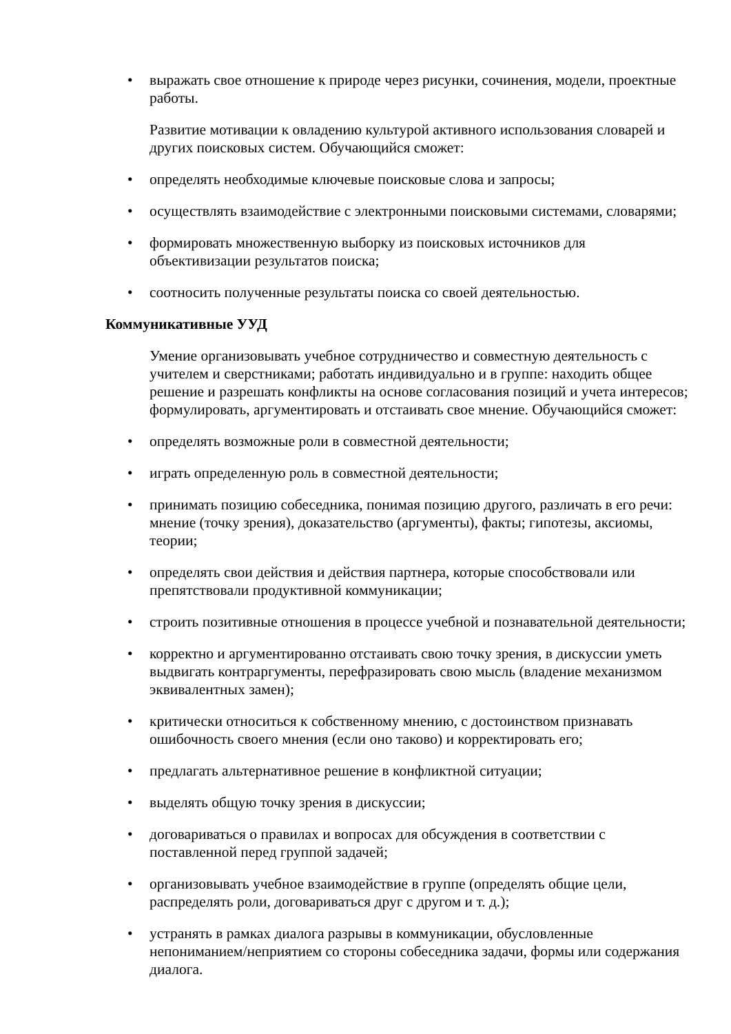• выражать свое отношение к природе через рисунки, сочинения, модели, проектные работы.
Развитие мотивации к овладению культурой активного использования словарей и других поисковых систем. Обучающийся сможет:
• определять необходимые ключевые поисковые слова и запросы;
• осуществлять взаимодействие с электронными поисковыми системами, словарями;
• формировать множественную выборку из поисковых источников для объективизации результатов поиска;
• соотносить полученные результаты поиска со своей деятельностью.
Коммуникативные УУД
Умение организовывать учебное сотрудничество и совместную деятельность с учителем и сверстниками; работать индивидуально и в группе: находить общее решение и разрешать конфликты на основе согласования позиций и учета интересов; формулировать, аргументировать и отстаивать свое мнение. Обучающийся сможет:
• определять возможные роли в совместной деятельности;
• играть определенную роль в совместной деятельности;
• принимать позицию собеседника, понимая позицию другого, различать в его речи: мнение (точку зрения), доказательство (аргументы), факты; гипотезы, аксиомы, теории;
• определять свои действия и действия партнера, которые способствовали или препятствовали продуктивной коммуникации;
• строить позитивные отношения в процессе учебной и познавательной деятельности;
• корректно и аргументированно отстаивать свою точку зрения, в дискуссии уметь выдвигать контраргументы, перефразировать свою мысль (владение механизмом эквивалентных замен);
• критически относиться к собственному мнению, с достоинством признавать ошибочность своего мнения (если оно таково) и корректировать его;
• предлагать альтернативное решение в конфликтной ситуации;
• выделять общую точку зрения в дискуссии;
• договариваться о правилах и вопросах для обсуждения в соответствии с поставленной перед группой задачей;
• организовывать учебное взаимодействие в группе (определять общие цели, распределять роли, договариваться друг с другом и т. д.);
• устранять в рамках диалога разрывы в коммуникации, обусловленные непониманием/неприятием со стороны собеседника задачи, формы или содержания диалога.